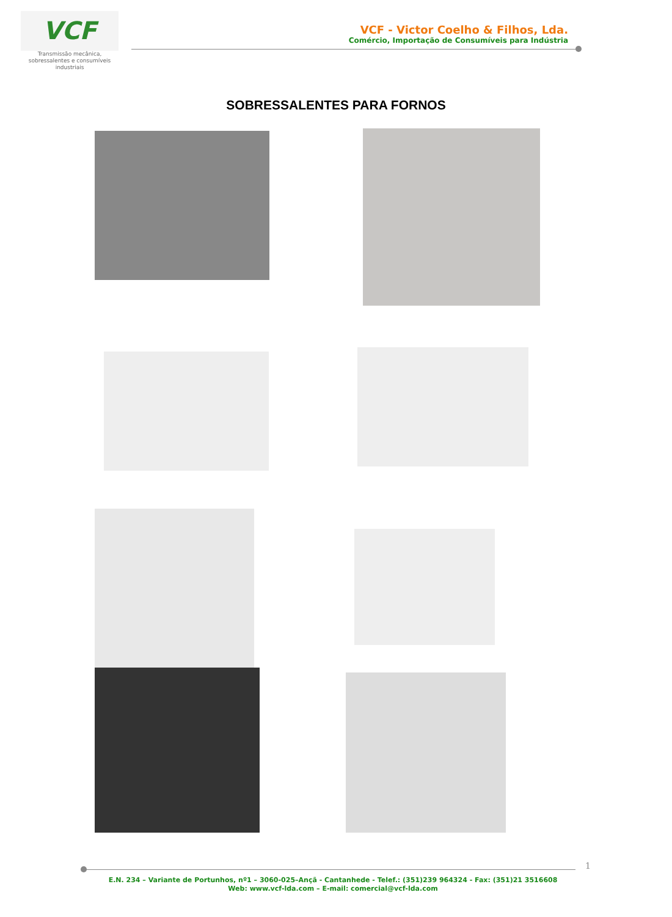VCF
Transmissão mecânica,
sobressalentes e consumíveis
industriais
VCF - Victor Coelho & Filhos, Lda.
Comércio, Importação de Consumíveis para Indústria
SOBRESSALENTES PARA FORNOS
1
E.N. 234 – Variante de Portunhos, nº1 – 3060-025–Ançã - Cantanhede - Telef.: (351)239 964324 - Fax: (351)21 3516608
Web: www.vcf-lda.com – E-mail: comercial@vcf-lda.com